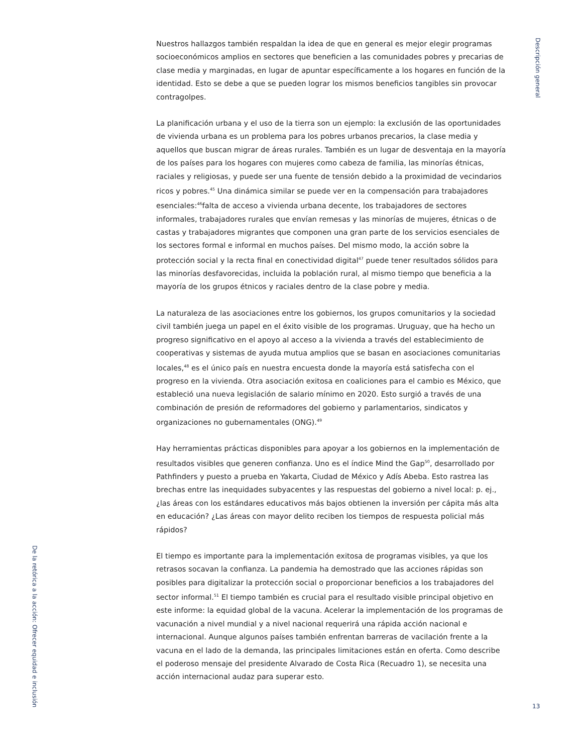Descripción general
Nuestros hallazgos también respaldan la idea de que en general es mejor elegir programas socioeconómicos amplios en sectores que beneficien a las comunidades pobres y precarias de clase media y marginadas, en lugar de apuntar específicamente a los hogares en función de la identidad. Esto se debe a que se pueden lograr los mismos beneficios tangibles sin provocar contragolpes.
La planificación urbana y el uso de la tierra son un ejemplo: la exclusión de las oportunidades de vivienda urbana es un problema para los pobres urbanos precarios, la clase media y aquellos que buscan migrar de áreas rurales. También es un lugar de desventaja en la mayoría de los países para los hogares con mujeres como cabeza de familia, las minorías étnicas, raciales y religiosas, y puede ser una fuente de tensión debido a la proximidad de vecindarios ricos y pobres.<sup>45</sup> Una dinámica similar se puede ver en la compensación para trabajadores esenciales:<sup>46</sup>falta de acceso a vivienda urbana decente, los trabajadores de sectores informales, trabajadores rurales que envían remesas y las minorías de mujeres, étnicas o de castas y trabajadores migrantes que componen una gran parte de los servicios esenciales de los sectores formal e informal en muchos países. Del mismo modo, la acción sobre la protección social y la recta final en conectividad digital<sup>47</sup> puede tener resultados sólidos para las minorías desfavorecidas, incluida la población rural, al mismo tiempo que beneficia a la mayoría de los grupos étnicos y raciales dentro de la clase pobre y media.
La naturaleza de las asociaciones entre los gobiernos, los grupos comunitarios y la sociedad civil también juega un papel en el éxito visible de los programas. Uruguay, que ha hecho un progreso significativo en el apoyo al acceso a la vivienda a través del establecimiento de cooperativas y sistemas de ayuda mutua amplios que se basan en asociaciones comunitarias locales,<sup>48</sup> es el único país en nuestra encuesta donde la mayoría está satisfecha con el progreso en la vivienda. Otra asociación exitosa en coaliciones para el cambio es México, que estableció una nueva legislación de salario mínimo en 2020. Esto surgió a través de una combinación de presión de reformadores del gobierno y parlamentarios, sindicatos y organizaciones no gubernamentales (ONG).<sup>49</sup>
Hay herramientas prácticas disponibles para apoyar a los gobiernos en la implementación de resultados visibles que generen confianza. Uno es el índice Mind the Gap<sup>50</sup>, desarrollado por Pathfinders y puesto a prueba en Yakarta, Ciudad de México y Adís Abeba. Esto rastrea las brechas entre las inequidades subyacentes y las respuestas del gobierno a nivel local: p. ej., ¿las áreas con los estándares educativos más bajos obtienen la inversión per cápita más alta en educación? ¿Las áreas con mayor delito reciben los tiempos de respuesta policial más rápidos?
El tiempo es importante para la implementación exitosa de programas visibles, ya que los retrasos socavan la confianza. La pandemia ha demostrado que las acciones rápidas son posibles para digitalizar la protección social o proporcionar beneficios a los trabajadores del sector informal.<sup>51</sup> El tiempo también es crucial para el resultado visible principal objetivo en este informe: la equidad global de la vacuna. Acelerar la implementación de los programas de vacunación a nivel mundial y a nivel nacional requerirá una rápida acción nacional e internacional. Aunque algunos países también enfrentan barreras de vacilación frente a la vacuna en el lado de la demanda, las principales limitaciones están en oferta. Como describe el poderoso mensaje del presidente Alvarado de Costa Rica (Recuadro 1), se necesita una acción internacional audaz para superar esto.
De la retórica a la acción: Ofrecer equidad e inclusión
13